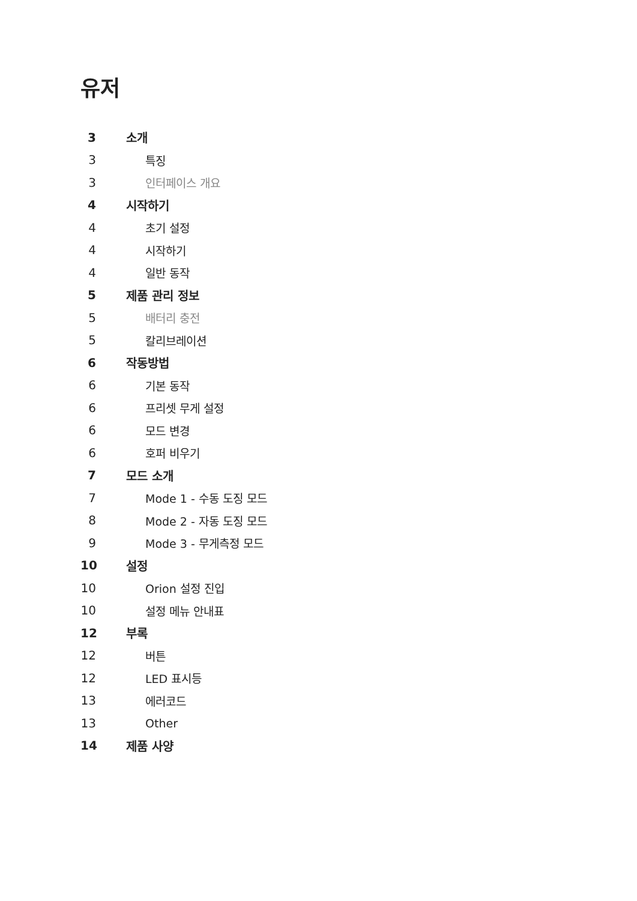유저
3 소개
3 특징
3 인터페이스 개요
4 시작하기
4 초기 설정
4 시작하기
4 일반 동작
5 제품 관리 정보
5 배터리 충전
5 칼리브레이션
6 작동방법
6 기본 동작
6 프리셋 무게 설정
6 모드 변경
6 호퍼 비우기
7 모드 소개
7 Mode 1 - 수동 도징 모드
8 Mode 2 - 자동 도징 모드
9 Mode 3 - 무게측정 모드
10 설정
10 Orion 설정 진입
10 설정 메뉴 안내표
12 부록
12 버튼
12 LED 표시등
13 에러코드
13 Other
14 제품 사양